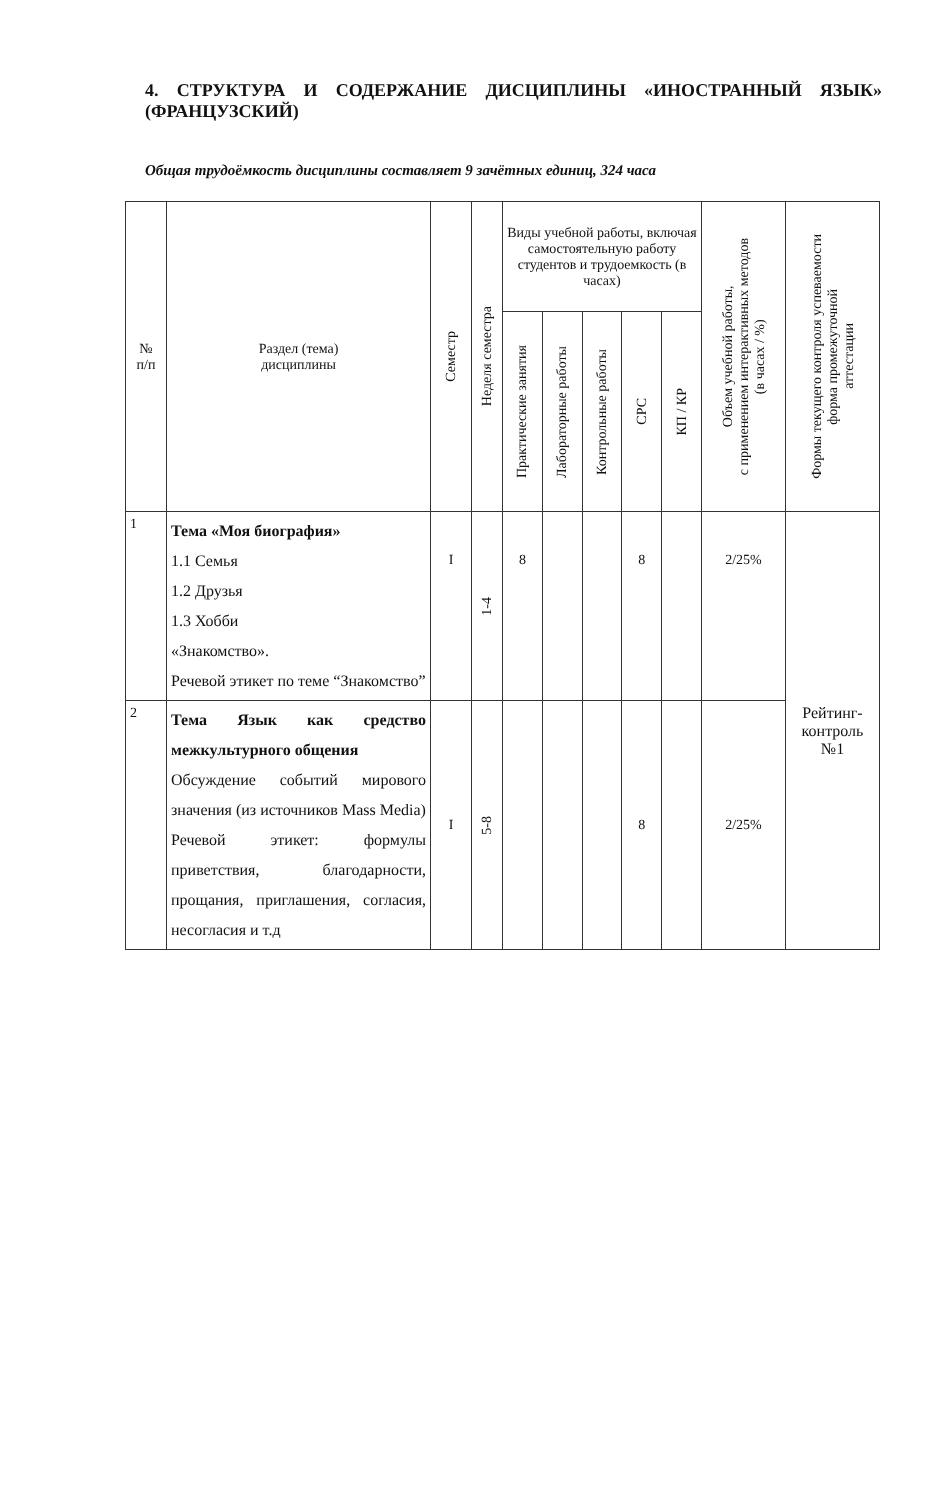4. СТРУКТУРА И СОДЕРЖАНИЕ ДИСЦИПЛИНЫ «ИНОСТРАННЫЙ ЯЗЫК» (ФРАНЦУЗСКИЙ)
Общая трудоёмкость дисциплины составляет 9 зачётных единиц, 324 часа
| № п/п | Раздел (тема) дисциплины | Семестр | Неделя семестра | Виды учебной работы, включая самостоятельную работу студентов и трудоемкость (в часах) | | | | | Объем учебной работы, с применением интерактивных методов (в часах / %) | Формы текущего контроля успеваемости форма промежуточной аттестации |
| --- | --- | --- | --- | --- | --- | --- | --- | --- | --- | --- |
| | | | | Практические занятия | Лабораторные работы | Контрольные работы | СРС | КП / КР | | |
| 1 | Тема «Моя биография» 1.1 Семья 1.2 Друзья 1.3 Хобби «Знакомство». Речевой этикет по теме “Знакомство” | I | 1-4 | 8 | | | 8 | | 2/25% | Рейтинг-контроль №1 |
| 2 | Тема Язык как средство межкультурного общения Обсуждение событий мирового значения (из источников Mass Media) Речевой этикет: формулы приветствия, благодарности, прощания, приглашения, согласия, несогласия и т.д | I | 5-8 | | | | 8 | | 2/25% | |